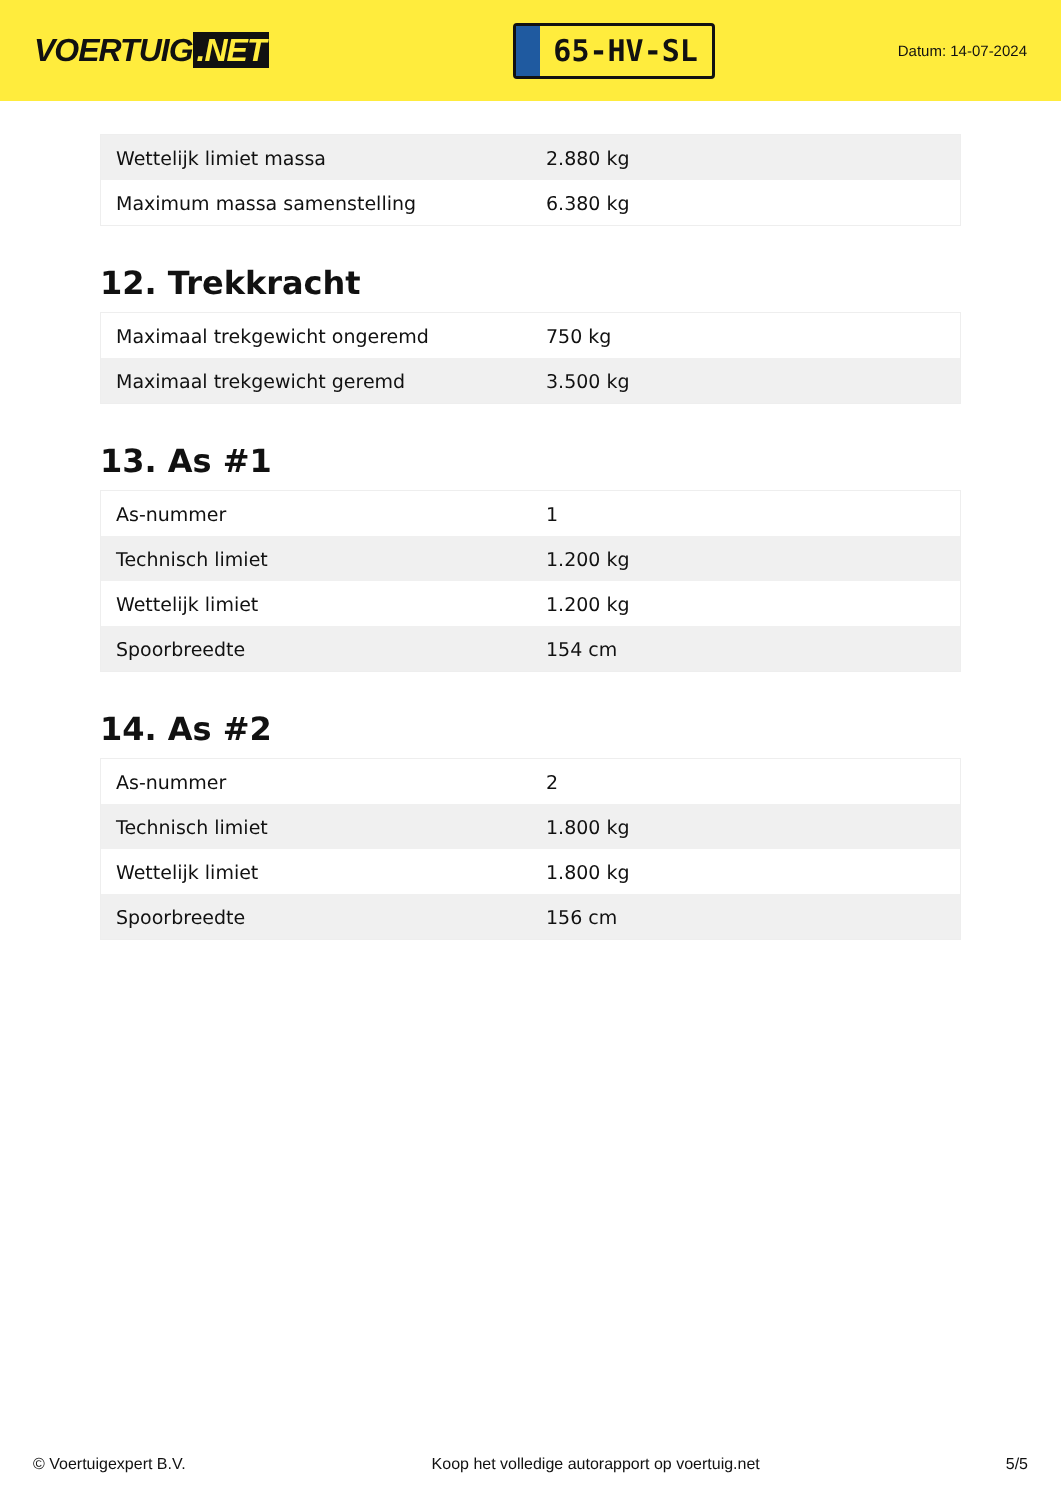VOERTUIG.NET
65-HV-SL
Datum: 14-07-2024
| Wettelijk limiet massa | 2.880 kg |
| Maximum massa samenstelling | 6.380 kg |
12. Trekkracht
| Maximaal trekgewicht ongeremd | 750 kg |
| Maximaal trekgewicht geremd | 3.500 kg |
13. As #1
| As-nummer | 1 |
| Technisch limiet | 1.200 kg |
| Wettelijk limiet | 1.200 kg |
| Spoorbreedte | 154 cm |
14. As #2
| As-nummer | 2 |
| Technisch limiet | 1.800 kg |
| Wettelijk limiet | 1.800 kg |
| Spoorbreedte | 156 cm |
© Voertuigexpert B.V. Koop het volledige autorapport op voertuig.net 5/5